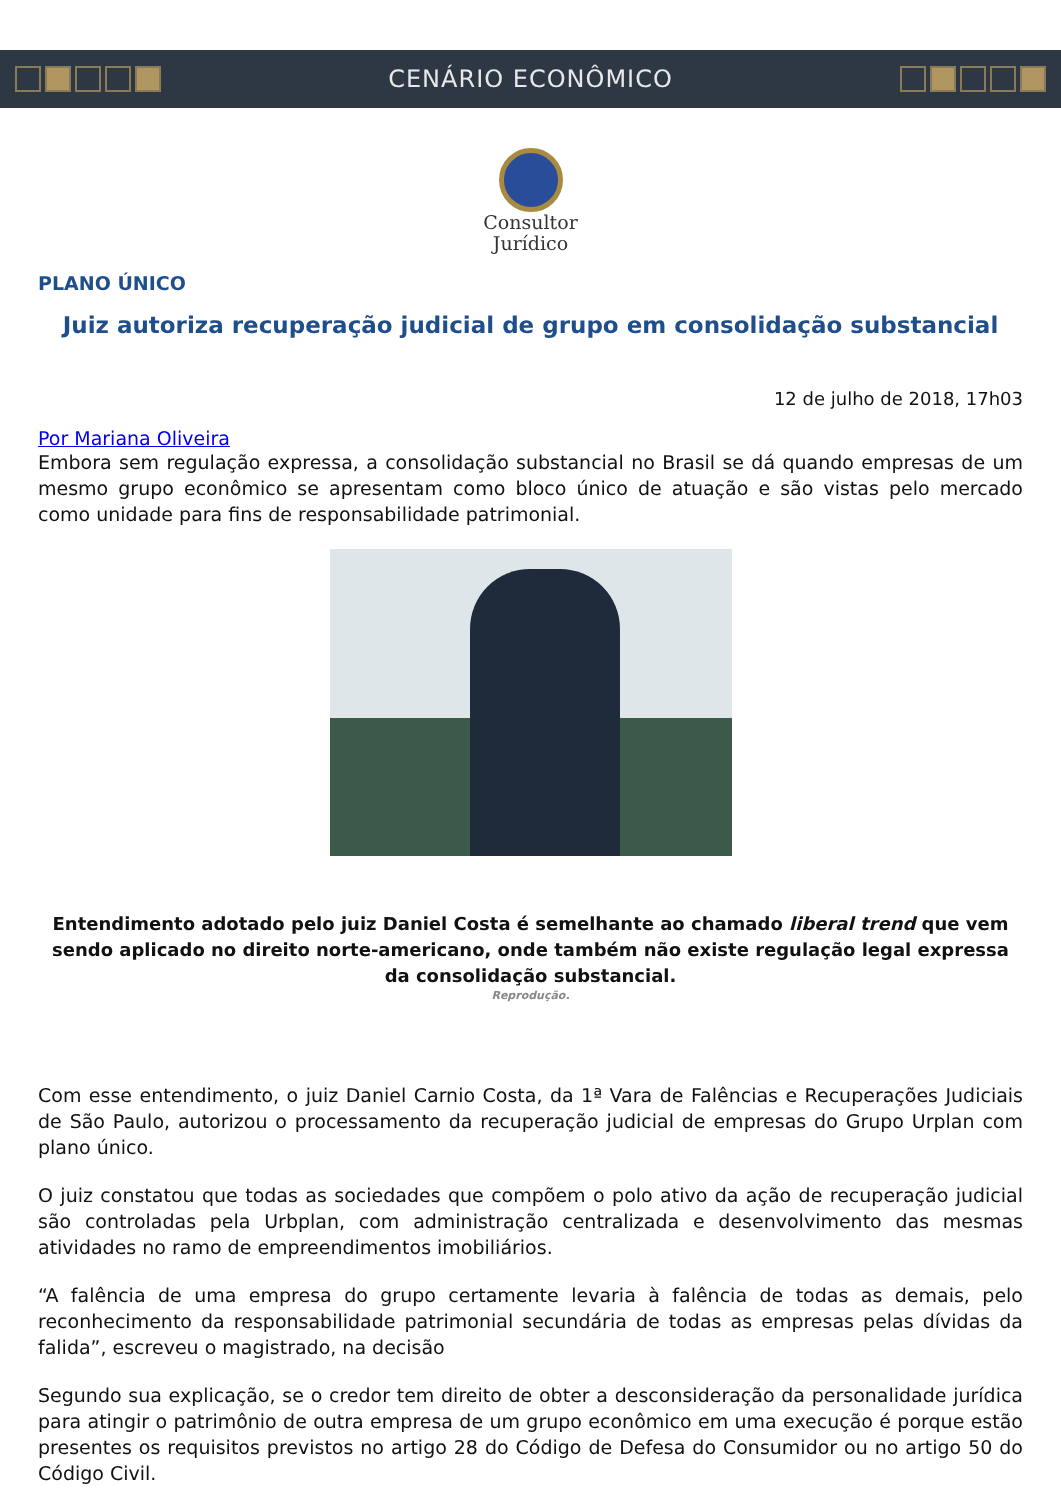CENÁRIO ECONÔMICO
Consultor
Jurídico
PLANO ÚNICO
Juiz autoriza recuperação judicial de grupo em consolidação substancial
12 de julho de 2018, 17h03
Por Mariana Oliveira
Embora sem regulação expressa, a consolidação substancial no Brasil se dá quando empresas de um mesmo grupo econômico se apresentam como bloco único de atuação e são vistas pelo mercado como unidade para fins de responsabilidade patrimonial.
Entendimento adotado pelo juiz Daniel Costa é semelhante ao chamado liberal trend que vem sendo aplicado no direito norte-americano, onde também não existe regulação legal expressa da consolidação substancial.
Reprodução.
Com esse entendimento, o juiz Daniel Carnio Costa, da 1ª Vara de Falências e Recuperações Judiciais de São Paulo, autorizou o processamento da recuperação judicial de empresas do Grupo Urplan com plano único.
O juiz constatou que todas as sociedades que compõem o polo ativo da ação de recuperação judicial são controladas pela Urbplan, com administração centralizada e desenvolvimento das mesmas atividades no ramo de empreendimentos imobiliários.
“A falência de uma empresa do grupo certamente levaria à falência de todas as demais, pelo reconhecimento da responsabilidade patrimonial secundária de todas as empresas pelas dívidas da falida”, escreveu o magistrado, na decisão
Segundo sua explicação, se o credor tem direito de obter a desconsideração da personalidade jurídica para atingir o patrimônio de outra empresa de um grupo econômico em uma execução é porque estão presentes os requisitos previstos no artigo 28 do Código de Defesa do Consumidor ou no artigo 50 do Código Civil.